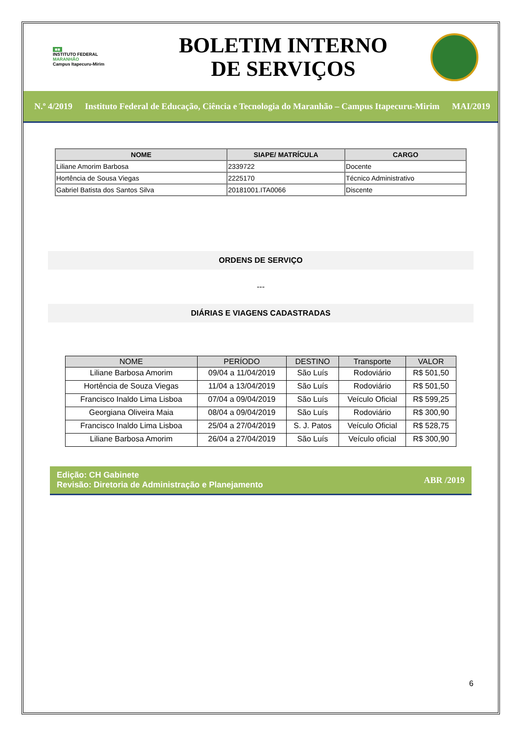■■
INSTITUTO FEDERAL
MARANHÃO
Campus Itapecuru-Mirim
BOLETIM INTERNO
DE SERVIÇOS
N.º 4/2019
Instituto Federal de Educação, Ciência e Tecnologia do Maranhão – Campus Itapecuru-Mirim
MAI/2019
| NOME | SIAPE/ MATRÍCULA | CARGO |
| --- | --- | --- |
| Liliane Amorim Barbosa | 2339722 | Docente |
| Hortência de Sousa Viegas | 2225170 | Técnico Administrativo |
| Gabriel Batista dos Santos Silva | 20181001.ITA0066 | Discente |
ORDENS DE SERVIÇO
---
DIÁRIAS E VIAGENS CADASTRADAS
| NOME | PERÍODO | DESTINO | Transporte | VALOR |
| --- | --- | --- | --- | --- |
| Liliane Barbosa Amorim | 09/04 a 11/04/2019 | São Luís | Rodoviário | R$ 501,50 |
| Hortência de Souza Viegas | 11/04 a 13/04/2019 | São Luís | Rodoviário | R$ 501,50 |
| Francisco Inaldo Lima Lisboa | 07/04 a 09/04/2019 | São Luís | Veículo Oficial | R$ 599,25 |
| Georgiana Oliveira Maia | 08/04 a 09/04/2019 | São Luís | Rodoviário | R$ 300,90 |
| Francisco Inaldo Lima Lisboa | 25/04 a 27/04/2019 | S. J. Patos | Veículo Oficial | R$ 528,75 |
| Liliane Barbosa Amorim | 26/04 a 27/04/2019 | São Luís | Veículo oficial | R$ 300,90 |
Edição: CH Gabinete
Revisão: Diretoria de Administração e Planejamento
ABR /2019
6